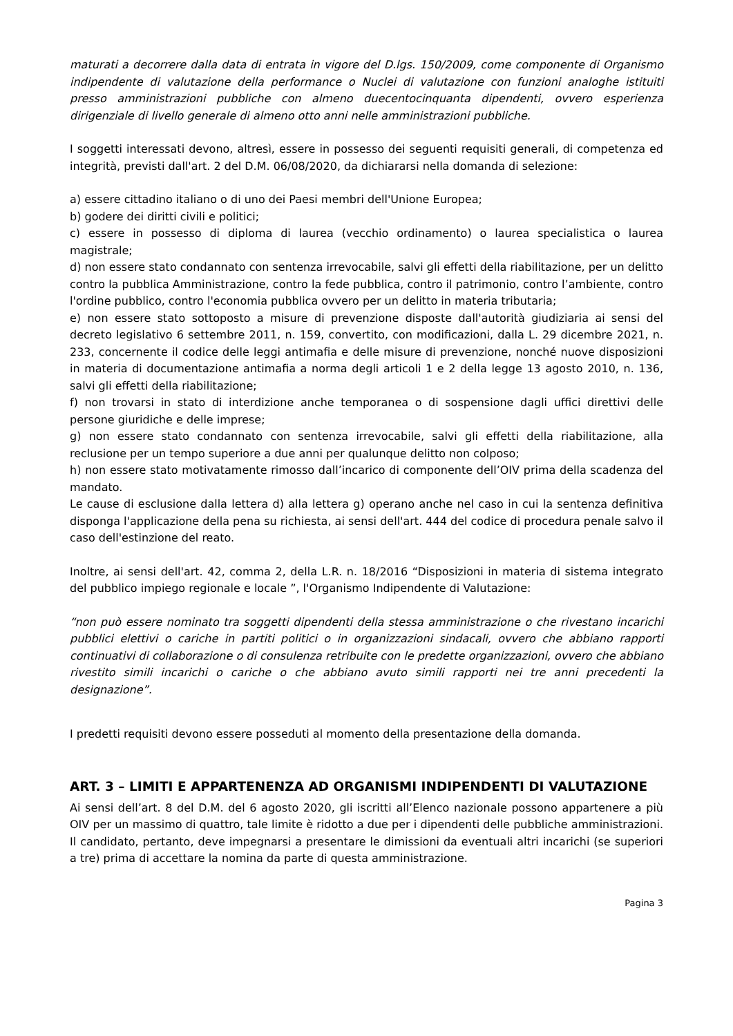maturati a decorrere dalla data di entrata in vigore del D.lgs. 150/2009, come componente di Organismo indipendente di valutazione della performance o Nuclei di valutazione con funzioni analoghe istituiti presso amministrazioni pubbliche con almeno duecentocinquanta dipendenti, ovvero esperienza dirigenziale di livello generale di almeno otto anni nelle amministrazioni pubbliche.
I soggetti interessati devono, altresì, essere in possesso dei seguenti requisiti generali, di competenza ed integrità, previsti dall'art. 2 del D.M. 06/08/2020, da dichiararsi nella domanda di selezione:
a) essere cittadino italiano o di uno dei Paesi membri dell'Unione Europea;
b) godere dei diritti civili e politici;
c) essere in possesso di diploma di laurea (vecchio ordinamento) o laurea specialistica o laurea magistrale;
d) non essere stato condannato con sentenza irrevocabile, salvi gli effetti della riabilitazione, per un delitto contro la pubblica Amministrazione, contro la fede pubblica, contro il patrimonio, contro l’ambiente, contro l'ordine pubblico, contro l'economia pubblica ovvero per un delitto in materia tributaria;
e) non essere stato sottoposto a misure di prevenzione disposte dall'autorità giudiziaria ai sensi del decreto legislativo 6 settembre 2011, n. 159, convertito, con modificazioni, dalla L. 29 dicembre 2021, n. 233, concernente il codice delle leggi antimafia e delle misure di prevenzione, nonché nuove disposizioni in materia di documentazione antimafia a norma degli articoli 1 e 2 della legge 13 agosto 2010, n. 136, salvi gli effetti della riabilitazione;
f) non trovarsi in stato di interdizione anche temporanea o di sospensione dagli uffici direttivi delle persone giuridiche e delle imprese;
g) non essere stato condannato con sentenza irrevocabile, salvi gli effetti della riabilitazione, alla reclusione per un tempo superiore a due anni per qualunque delitto non colposo;
h) non essere stato motivatamente rimosso dall’incarico di componente dell’OIV prima della scadenza del mandato.
Le cause di esclusione dalla lettera d) alla lettera g) operano anche nel caso in cui la sentenza definitiva disponga l'applicazione della pena su richiesta, ai sensi dell'art. 444 del codice di procedura penale salvo il caso dell'estinzione del reato.
Inoltre, ai sensi dell'art. 42, comma 2, della L.R. n. 18/2016 “Disposizioni in materia di sistema integrato del pubblico impiego regionale e locale ”, l'Organismo Indipendente di Valutazione:
“non può essere nominato tra soggetti dipendenti della stessa amministrazione o che rivestano incarichi pubblici elettivi o cariche in partiti politici o in organizzazioni sindacali, ovvero che abbiano rapporti continuativi di collaborazione o di consulenza retribuite con le predette organizzazioni, ovvero che abbiano rivestito simili incarichi o cariche o che abbiano avuto simili rapporti nei tre anni precedenti la designazione”.
I predetti requisiti devono essere posseduti al momento della presentazione della domanda.
ART. 3 – LIMITI E APPARTENENZA AD ORGANISMI INDIPENDENTI DI VALUTAZIONE
Ai sensi dell’art. 8 del D.M. del 6 agosto 2020, gli iscritti all’Elenco nazionale possono appartenere a più OIV per un massimo di quattro, tale limite è ridotto a due per i dipendenti delle pubbliche amministrazioni. Il candidato, pertanto, deve impegnarsi a presentare le dimissioni da eventuali altri incarichi (se superiori a tre) prima di accettare la nomina da parte di questa amministrazione.
Pagina 3